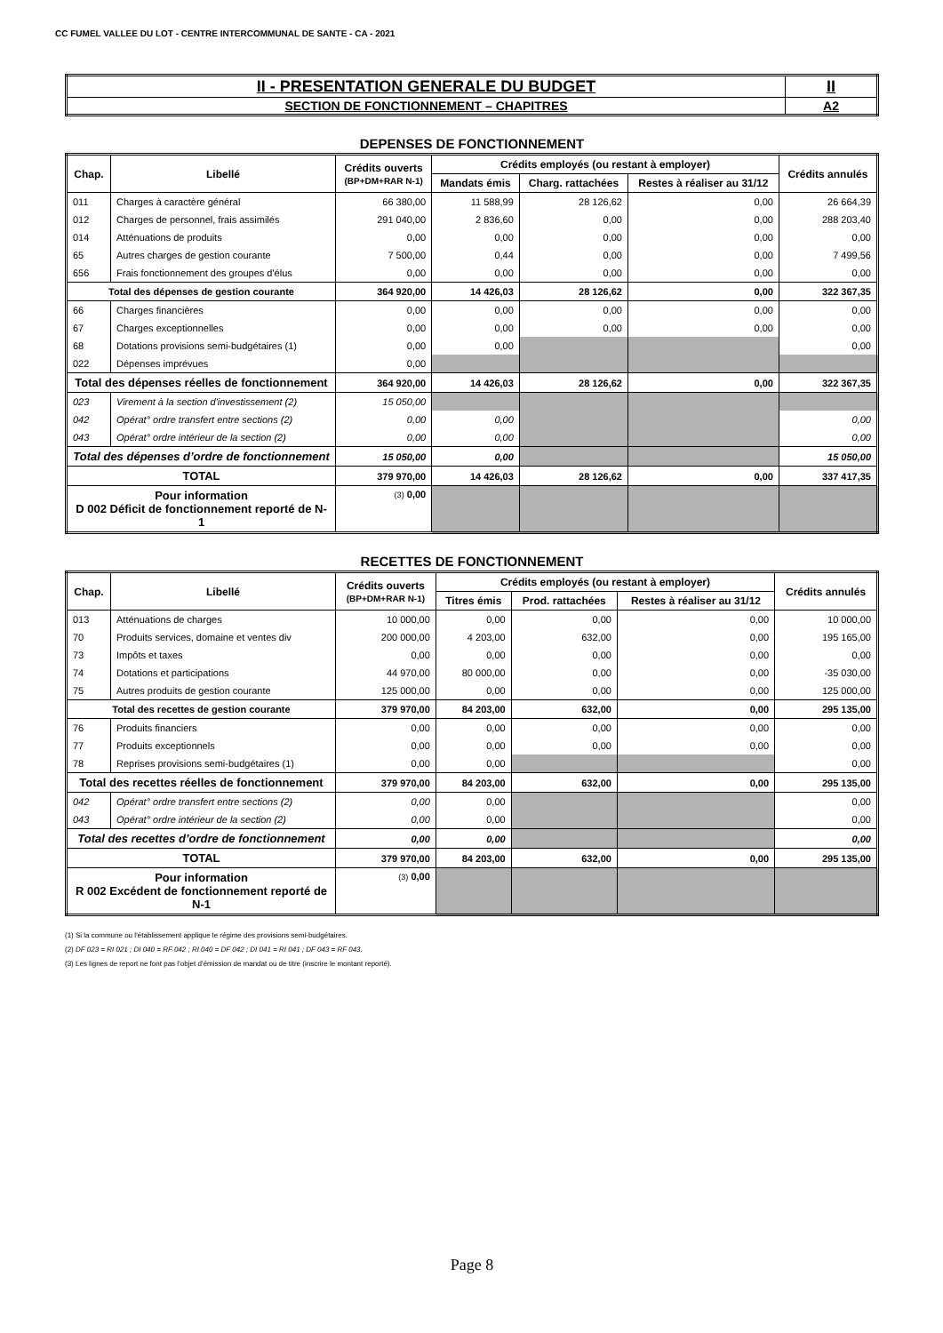CC FUMEL VALLEE DU LOT - CENTRE INTERCOMMUNAL DE SANTE - CA - 2021
| II - PRESENTATION GENERALE DU BUDGET | II |
| SECTION DE FONCTIONNEMENT – CHAPITRES | A2 |
DEPENSES DE FONCTIONNEMENT
| Chap. | Libellé | Crédits ouverts (BP+DM+RAR N-1) | Crédits employés (ou restant à employer) | | | Crédits annulés |
| --- | --- | --- | --- | --- | --- | --- |
| | | | Mandats émis | Charg. rattachées | Restes à réaliser au 31/12 | |
| 011 | Charges à caractère général | 66 380,00 | 11 588,99 | 28 126,62 | 0,00 | 26 664,39 |
| 012 | Charges de personnel, frais assimilés | 291 040,00 | 2 836,60 | 0,00 | 0,00 | 288 203,40 |
| 014 | Atténuations de produits | 0,00 | 0,00 | 0,00 | 0,00 | 0,00 |
| 65 | Autres charges de gestion courante | 7 500,00 | 0,44 | 0,00 | 0,00 | 7 499,56 |
| 656 | Frais fonctionnement des groupes d'élus | 0,00 | 0,00 | 0,00 | 0,00 | 0,00 |
| Total des dépenses de gestion courante | | 364 920,00 | 14 426,03 | 28 126,62 | 0,00 | 322 367,35 |
| 66 | Charges financières | 0,00 | 0,00 | 0,00 | 0,00 | 0,00 |
| 67 | Charges exceptionnelles | 0,00 | 0,00 | 0,00 | 0,00 | 0,00 |
| 68 | Dotations provisions semi-budgétaires (1) | 0,00 | 0,00 | | | 0,00 |
| 022 | Dépenses imprévues | 0,00 | | | | |
| Total des dépenses réelles de fonctionnement | | 364 920,00 | 14 426,03 | 28 126,62 | 0,00 | 322 367,35 |
| 023 | Virement à la section d'investissement (2) | 15 050,00 | | | | |
| 042 | Opérat° ordre transfert entre sections (2) | 0,00 | 0,00 | | | 0,00 |
| 043 | Opérat° ordre intérieur de la section (2) | 0,00 | 0,00 | | | 0,00 |
| Total des dépenses d’ordre de fonctionnement | | 15 050,00 | 0,00 | | | 15 050,00 |
| TOTAL | | 379 970,00 | 14 426,03 | 28 126,62 | 0,00 | 337 417,35 |
| Pour information D 002 Déficit de fonctionnement reporté de N-1 | | (3) 0,00 | | | | |
RECETTES DE FONCTIONNEMENT
| Chap. | Libellé | Crédits ouverts (BP+DM+RAR N-1) | Crédits employés (ou restant à employer) | | | Crédits annulés |
| --- | --- | --- | --- | --- | --- | --- |
| | | | Titres émis | Prod. rattachées | Restes à réaliser au 31/12 | |
| 013 | Atténuations de charges | 10 000,00 | 0,00 | 0,00 | 0,00 | 10 000,00 |
| 70 | Produits services, domaine et ventes div | 200 000,00 | 4 203,00 | 632,00 | 0,00 | 195 165,00 |
| 73 | Impôts et taxes | 0,00 | 0,00 | 0,00 | 0,00 | 0,00 |
| 74 | Dotations et participations | 44 970,00 | 80 000,00 | 0,00 | 0,00 | -35 030,00 |
| 75 | Autres produits de gestion courante | 125 000,00 | 0,00 | 0,00 | 0,00 | 125 000,00 |
| Total des recettes de gestion courante | | 379 970,00 | 84 203,00 | 632,00 | 0,00 | 295 135,00 |
| 76 | Produits financiers | 0,00 | 0,00 | 0,00 | 0,00 | 0,00 |
| 77 | Produits exceptionnels | 0,00 | 0,00 | 0,00 | 0,00 | 0,00 |
| 78 | Reprises provisions semi-budgétaires (1) | 0,00 | 0,00 | | | 0,00 |
| Total des recettes réelles de fonctionnement | | 379 970,00 | 84 203,00 | 632,00 | 0,00 | 295 135,00 |
| 042 | Opérat° ordre transfert entre sections (2) | 0,00 | 0,00 | | | 0,00 |
| 043 | Opérat° ordre intérieur de la section (2) | 0,00 | 0,00 | | | 0,00 |
| Total des recettes d’ordre de fonctionnement | | 0,00 | 0,00 | | | 0,00 |
| TOTAL | | 379 970,00 | 84 203,00 | 632,00 | 0,00 | 295 135,00 |
| Pour information R 002 Excédent de fonctionnement reporté de N-1 | | (3) 0,00 | | | | |
(1) Si la commune ou l’établissement applique le régime des provisions semi-budgétaires.
(2) DF 023 = RI 021 ; DI 040 = RF 042 ; RI 040 = DF 042 ; DI 041 = RI 041 ; DF 043 = RF 043.
(3) Les lignes de report ne font pas l’objet d’émission de mandat ou de titre (inscrire le montant reporté).
Page 8